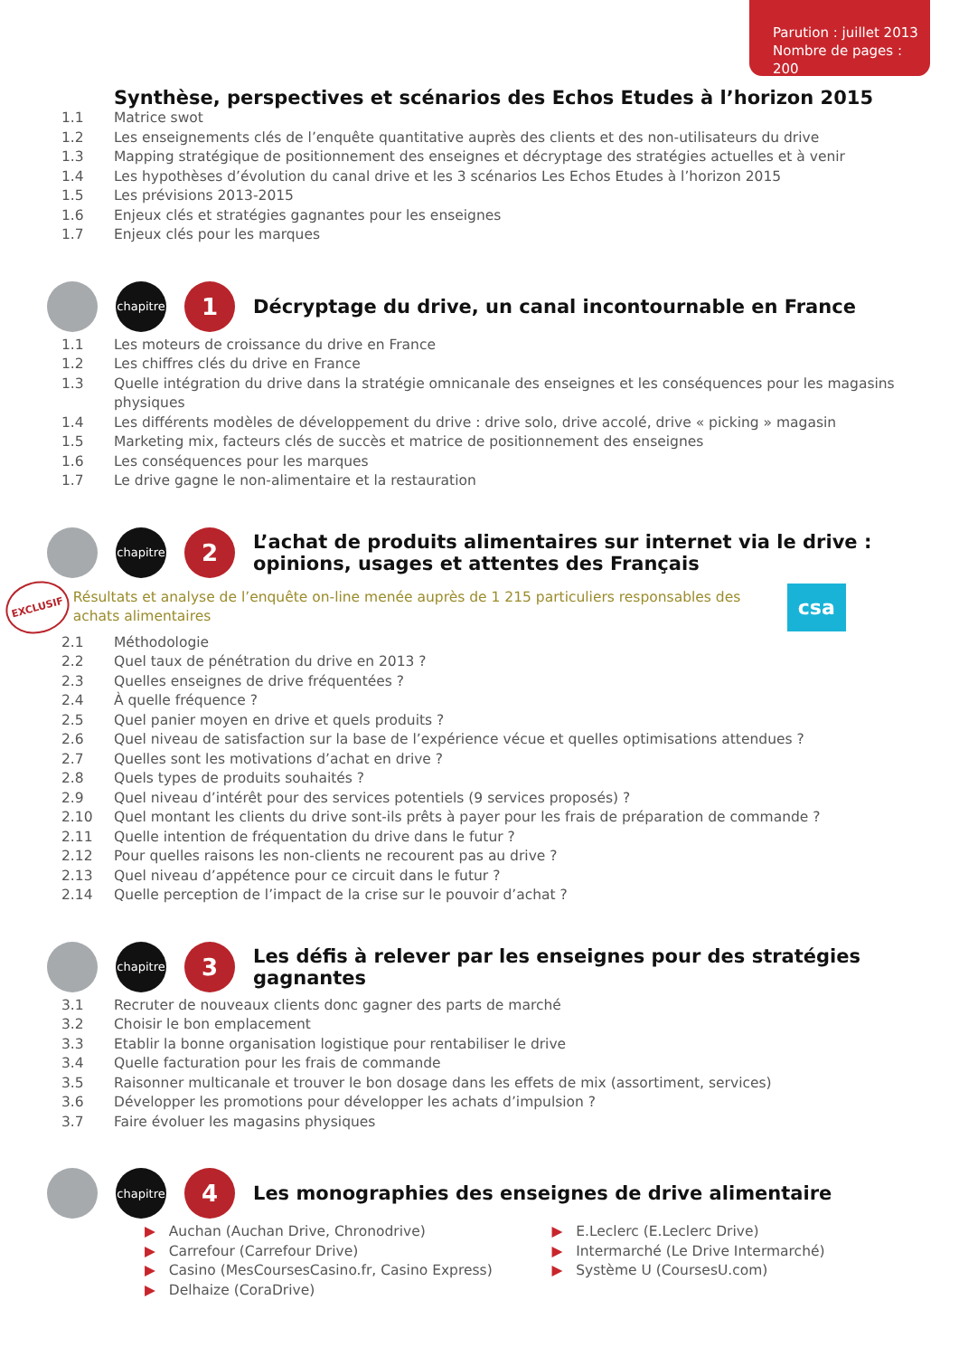Parution : juillet 2013
Nombre de pages : 200
Synthèse, perspectives et scénarios des Echos Etudes à l’horizon 2015
1.1 Matrice swot
1.2 Les enseignements clés de l’enquête quantitative auprès des clients et des non-utilisateurs du drive
1.3 Mapping stratégique de positionnement des enseignes et décryptage des stratégies actuelles et à venir
1.4 Les hypothèses d’évolution du canal drive et les 3 scénarios Les Echos Etudes à l’horizon 2015
1.5 Les prévisions 2013-2015
1.6 Enjeux clés et stratégies gagnantes pour les enseignes
1.7 Enjeux clés pour les marques
chapitre 1
Décryptage du drive, un canal incontournable en France
1.1 Les moteurs de croissance du drive en France
1.2 Les chiffres clés du drive en France
1.3 Quelle intégration du drive dans la stratégie omnicanale des enseignes et les conséquences pour les magasins physiques
1.4 Les différents modèles de développement du drive : drive solo, drive accolé, drive « picking » magasin
1.5 Marketing mix, facteurs clés de succès et matrice de positionnement des enseignes
1.6 Les conséquences pour les marques
1.7 Le drive gagne le non-alimentaire et la restauration
chapitre 2
L’achat de produits alimentaires sur internet via le drive : opinions, usages et attentes des Français
EXCLUSIF
Résultats et analyse de l’enquête on-line menée auprès de 1 215 particuliers responsables des achats alimentaires
csa
2.1 Méthodologie
2.2 Quel taux de pénétration du drive en 2013 ?
2.3 Quelles enseignes de drive fréquentées ?
2.4 À quelle fréquence ?
2.5 Quel panier moyen en drive et quels produits ?
2.6 Quel niveau de satisfaction sur la base de l’expérience vécue et quelles optimisations attendues ?
2.7 Quelles sont les motivations d’achat en drive ?
2.8 Quels types de produits souhaités ?
2.9 Quel niveau d’intérêt pour des services potentiels (9 services proposés) ?
2.10 Quel montant les clients du drive sont-ils prêts à payer pour les frais de préparation de commande ?
2.11 Quelle intention de fréquentation du drive dans le futur ?
2.12 Pour quelles raisons les non-clients ne recourent pas au drive ?
2.13 Quel niveau d’appétence pour ce circuit dans le futur ?
2.14 Quelle perception de l’impact de la crise sur le pouvoir d’achat ?
chapitre 3
Les défis à relever par les enseignes pour des stratégies gagnantes
3.1 Recruter de nouveaux clients donc gagner des parts de marché
3.2 Choisir le bon emplacement
3.3 Etablir la bonne organisation logistique pour rentabiliser le drive
3.4 Quelle facturation pour les frais de commande
3.5 Raisonner multicanale et trouver le bon dosage dans les effets de mix (assortiment, services)
3.6 Développer les promotions pour développer les achats d’impulsion ?
3.7 Faire évoluer les magasins physiques
chapitre 4
Les monographies des enseignes de drive alimentaire
▶ Auchan (Auchan Drive, Chronodrive)
▶ Carrefour (Carrefour Drive)
▶ Casino (MesCoursesCasino.fr, Casino Express)
▶ Delhaize (CoraDrive)
▶ E.Leclerc (E.Leclerc Drive)
▶ Intermarché (Le Drive Intermarché)
▶ Système U (CoursesU.com)